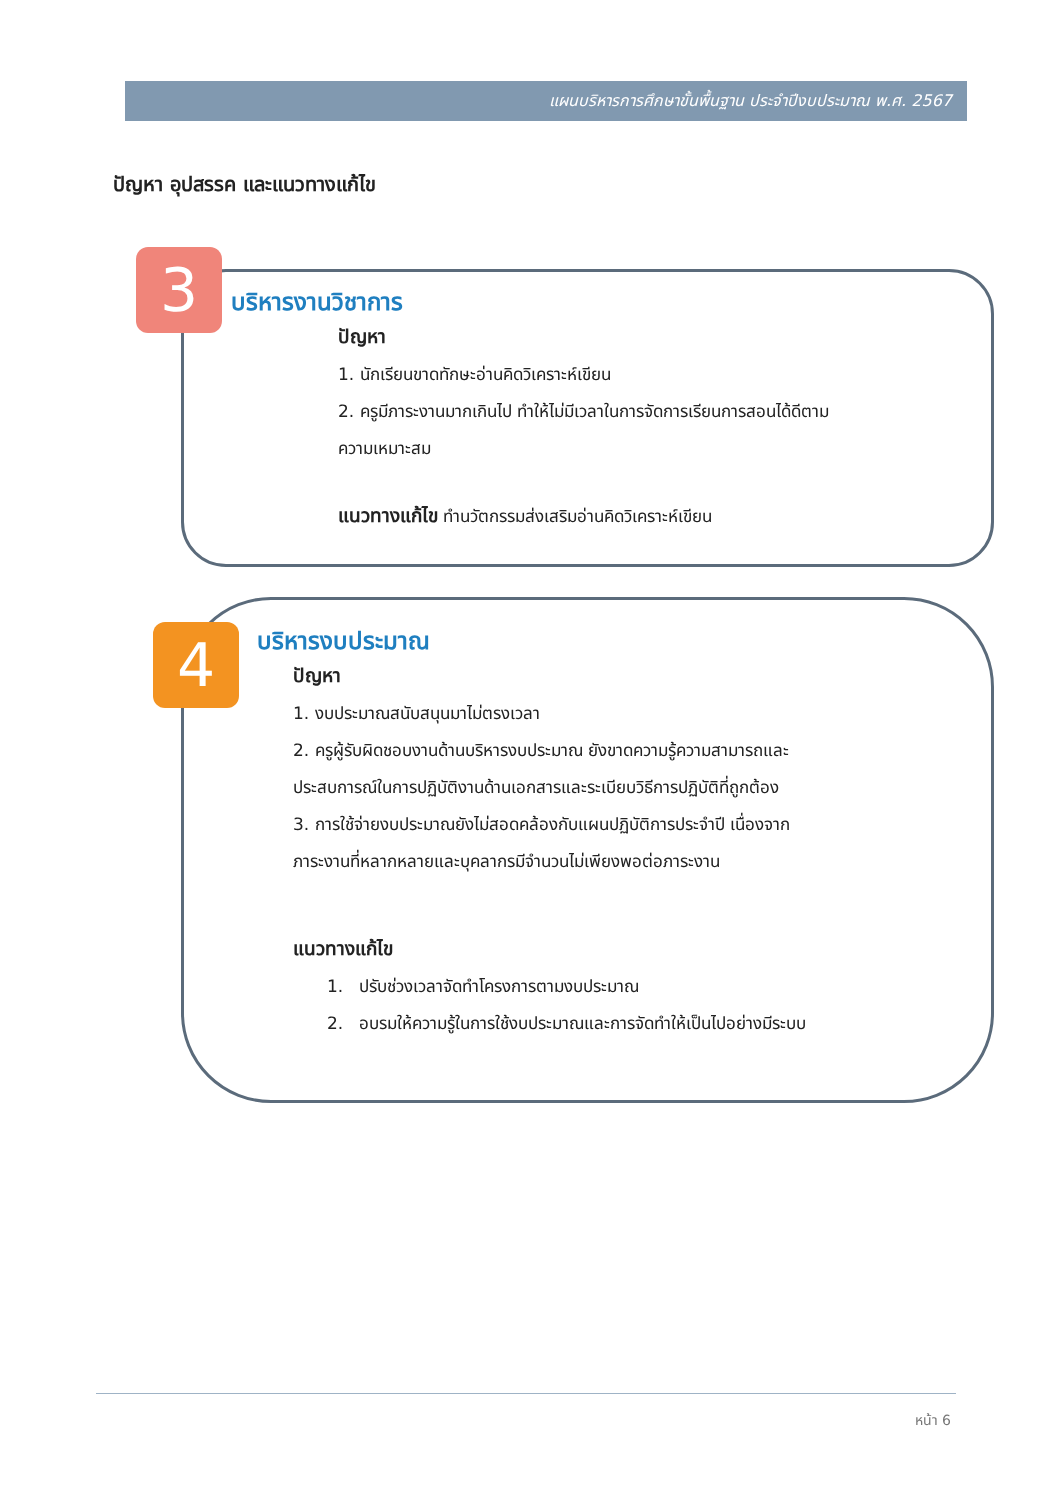แผนบริหารการศึกษาขั้นพื้นฐาน ประจำปีงบประมาณ พ.ศ. 2567
ปัญหา อุปสรรค และแนวทางแก้ไข
3 บริหารงานวิชาการ
ปัญหา
1. นักเรียนขาดทักษะอ่านคิดวิเคราะห์เขียน
2. ครูมีภาระงานมากเกินไป ทำให้ไม่มีเวลาในการจัดการเรียนการสอนได้ดีตาม
ความเหมาะสม
แนวทางแก้ไข ทำนวัตกรรมส่งเสริมอ่านคิดวิเคราะห์เขียน
4 บริหารงบประมาณ
ปัญหา
1. งบประมาณสนับสนุนมาไม่ตรงเวลา
2. ครูผู้รับผิดชอบงานด้านบริหารงบประมาณ ยังขาดความรู้ความสามารถและ
ประสบการณ์ในการปฏิบัติงานด้านเอกสารและระเบียบวิธีการปฏิบัติที่ถูกต้อง
3. การใช้จ่ายงบประมาณยังไม่สอดคล้องกับแผนปฏิบัติการประจำปี เนื่องจาก
ภาระงานที่หลากหลายและบุคลากรมีจำนวนไม่เพียงพอต่อภาระงาน
แนวทางแก้ไข
1. ปรับช่วงเวลาจัดทำโครงการตามงบประมาณ
2. อบรมให้ความรู้ในการใช้งบประมาณและการจัดทำให้เป็นไปอย่างมีระบบ
หน้า 6